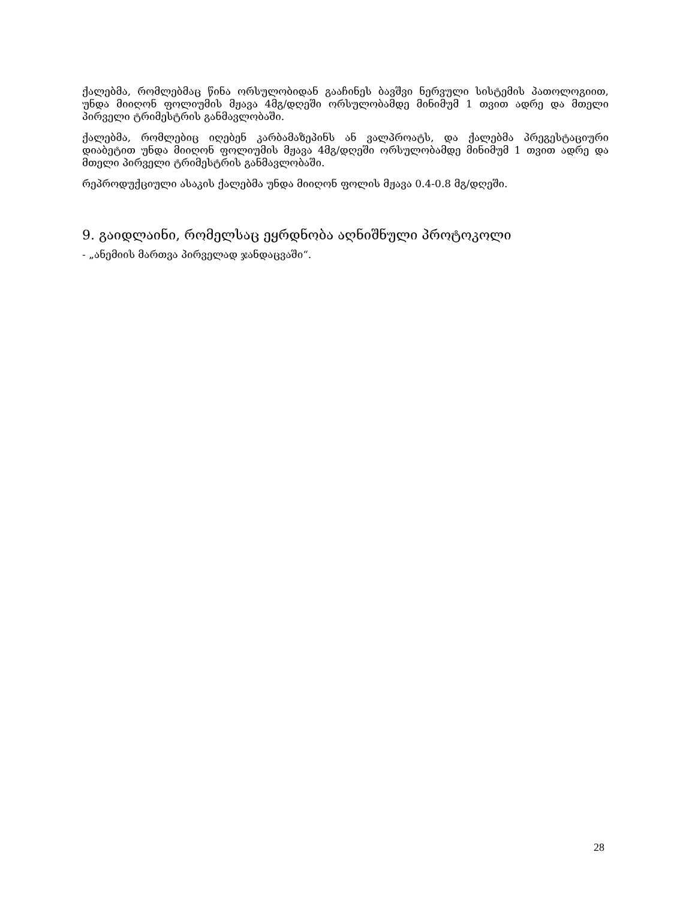ქალებმა, რომლებმაც წინა ორსულობიდან გააჩინეს ბავშვი ნერვული სისტემის პათოლოგიით, უნდა მიიღონ ფოლიუმის მჟავა 4მგ/დღეში ორსულობამდე მინიმუმ 1 თვით ადრე და მთელი პირველი ტრიმესტრის განმავლობაში.
ქალებმა, რომლებიც იღებენ კარბამაზეპინს ან ვალპროატს, და ქალებმა პრეგესტაციური დიაბეტით უნდა მიიღონ ფოლიუმის მჟავა 4მგ/დღეში ორსულობამდე მინიმუმ 1 თვით ადრე და მთელი პირველი ტრიმესტრის განმავლობაში.
რეპროდუქციული ასაკის ქალებმა უნდა მიიღონ ფოლის მჟავა 0.4-0.8 მგ/დღეში.
9. გაიდლაინი, რომელსაც ეყრდნობა აღნიშნული პროტოკოლი
- „ანემიის მართვა პირველად ჯანდაცვაში“.
28